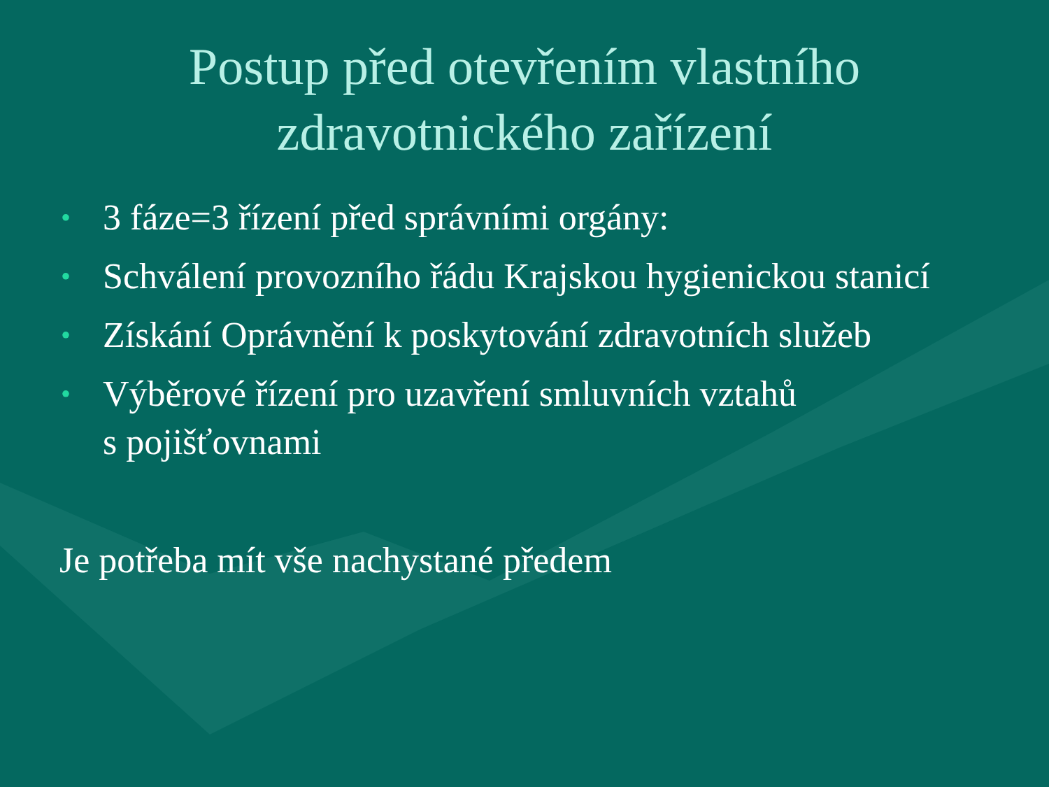Postup před otevřením vlastního
zdravotnického zařízení
• 3 fáze=3 řízení před správními orgány:
• Schválení provozního řádu Krajskou hygienickou stanicí
• Získání Oprávnění k poskytování zdravotních služeb
• Výběrové řízení pro uzavření smluvních vztahů
s pojišťovnami
Je potřeba mít vše nachystané předem